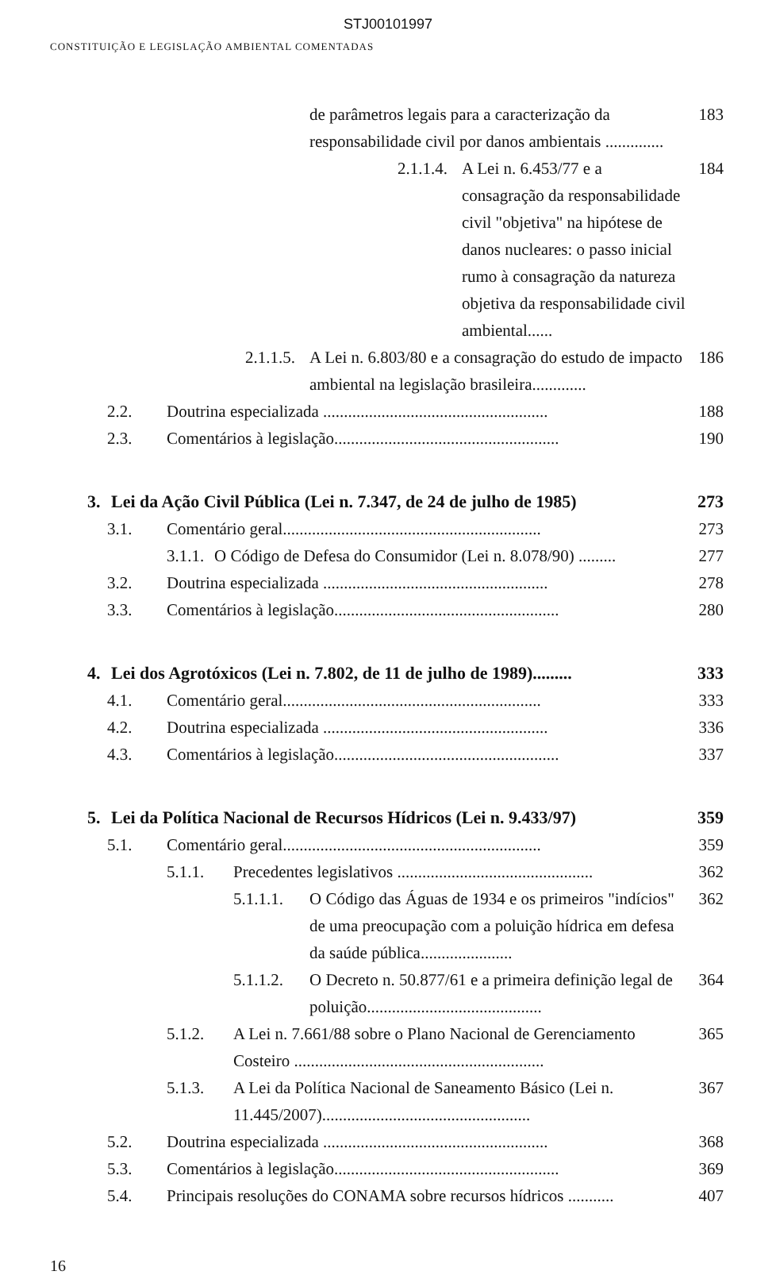STJ00101997
CONSTITUIÇÃO E LEGISLAÇÃO AMBIENTAL COMENTADAS
de parâmetros legais para a caracterização da responsabilidade civil por danos ambientais .............. 183
2.1.1.4. A Lei n. 6.453/77 e a consagração da responsabilidade civil "objetiva" na hipótese de danos nucleares: o passo inicial rumo à consagração da natureza objetiva da responsabilidade civil ambiental...... 184
2.1.1.5. A Lei n. 6.803/80 e a consagração do estudo de impacto ambiental na legislação brasileira............. 186
2.2. Doutrina especializada ...................................................... 188
2.3. Comentários à legislação...................................................... 190
3. Lei da Ação Civil Pública (Lei n. 7.347, de 24 de julho de 1985) 273
3.1. Comentário geral.............................................................. 273
3.1.1. O Código de Defesa do Consumidor (Lei n. 8.078/90) ......... 277
3.2. Doutrina especializada ...................................................... 278
3.3. Comentários à legislação...................................................... 280
4. Lei dos Agrotóxicos (Lei n. 7.802, de 11 de julho de 1989)......... 333
4.1. Comentário geral.............................................................. 333
4.2. Doutrina especializada ...................................................... 336
4.3. Comentários à legislação...................................................... 337
5. Lei da Política Nacional de Recursos Hídricos (Lei n. 9.433/97) 359
5.1. Comentário geral.............................................................. 359
5.1.1. Precedentes legislativos ............................................... 362
5.1.1.1. O Código das Águas de 1934 e os primeiros "indícios" de uma preocupação com a poluição hídrica em defesa da saúde pública...................... 362
5.1.1.2. O Decreto n. 50.877/61 e a primeira definição legal de poluição.......................................... 364
5.1.2. A Lei n. 7.661/88 sobre o Plano Nacional de Gerenciamento Costeiro ............................................................ 365
5.1.3. A Lei da Política Nacional de Saneamento Básico (Lei n. 11.445/2007).................................................. 367
5.2. Doutrina especializada ...................................................... 368
5.3. Comentários à legislação...................................................... 369
5.4. Principais resoluções do CONAMA sobre recursos hídricos ........... 407
16